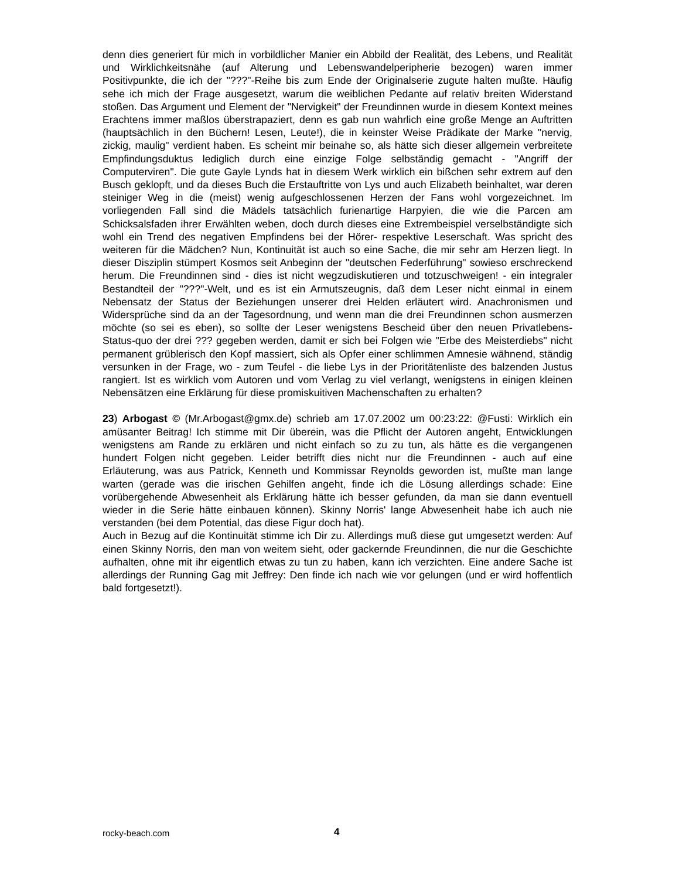denn dies generiert für mich in vorbildlicher Manier ein Abbild der Realität, des Lebens, und Realität und Wirklichkeitsnähe (auf Alterung und Lebenswandelperipherie bezogen) waren immer Positivpunkte, die ich der "???"-Reihe bis zum Ende der Originalserie zugute halten mußte. Häufig sehe ich mich der Frage ausgesetzt, warum die weiblichen Pedante auf relativ breiten Widerstand stoßen. Das Argument und Element der "Nervigkeit" der Freundinnen wurde in diesem Kontext meines Erachtens immer maßlos überstrapaziert, denn es gab nun wahrlich eine große Menge an Auftritten (hauptsächlich in den Büchern! Lesen, Leute!), die in keinster Weise Prädikate der Marke "nervig, zickig, maulig" verdient haben. Es scheint mir beinahe so, als hätte sich dieser allgemein verbreitete Empfindungsduktus lediglich durch eine einzige Folge selbständig gemacht - "Angriff der Computerviren". Die gute Gayle Lynds hat in diesem Werk wirklich ein bißchen sehr extrem auf den Busch geklopft, und da dieses Buch die Erstauftritte von Lys und auch Elizabeth beinhaltet, war deren steiniger Weg in die (meist) wenig aufgeschlossenen Herzen der Fans wohl vorgezeichnet. Im vorliegenden Fall sind die Mädels tatsächlich furienartige Harpyien, die wie die Parcen am Schicksalsfaden ihrer Erwählten weben, doch durch dieses eine Extrembeispiel verselbständigte sich wohl ein Trend des negativen Empfindens bei der Hörer- respektive Leserschaft. Was spricht des weiteren für die Mädchen? Nun, Kontinuität ist auch so eine Sache, die mir sehr am Herzen liegt. In dieser Disziplin stümpert Kosmos seit Anbeginn der "deutschen Federführung" sowieso erschreckend herum. Die Freundinnen sind - dies ist nicht wegzudiskutieren und totzuschweigen! - ein integraler Bestandteil der "???"-Welt, und es ist ein Armutszeugnis, daß dem Leser nicht einmal in einem Nebensatz der Status der Beziehungen unserer drei Helden erläutert wird. Anachronismen und Widersprüche sind da an der Tagesordnung, und wenn man die drei Freundinnen schon ausmerzen möchte (so sei es eben), so sollte der Leser wenigstens Bescheid über den neuen Privatlebens-Status-quo der drei ??? gegeben werden, damit er sich bei Folgen wie "Erbe des Meisterdiebs" nicht permanent grüblerisch den Kopf massiert, sich als Opfer einer schlimmen Amnesie wähnend, ständig versunken in der Frage, wo - zum Teufel - die liebe Lys in der Prioritätenliste des balzenden Justus rangiert. Ist es wirklich vom Autoren und vom Verlag zu viel verlangt, wenigstens in einigen kleinen Nebensätzen eine Erklärung für diese promiskuitiven Machenschaften zu erhalten?
23) Arbogast © (Mr.Arbogast@gmx.de) schrieb am 17.07.2002 um 00:23:22: @Fusti: Wirklich ein amüsanter Beitrag! Ich stimme mit Dir überein, was die Pflicht der Autoren angeht, Entwicklungen wenigstens am Rande zu erklären und nicht einfach so zu zu tun, als hätte es die vergangenen hundert Folgen nicht gegeben. Leider betrifft dies nicht nur die Freundinnen - auch auf eine Erläuterung, was aus Patrick, Kenneth und Kommissar Reynolds geworden ist, mußte man lange warten (gerade was die irischen Gehilfen angeht, finde ich die Lösung allerdings schade: Eine vorübergehende Abwesenheit als Erklärung hätte ich besser gefunden, da man sie dann eventuell wieder in die Serie hätte einbauen können). Skinny Norris' lange Abwesenheit habe ich auch nie verstanden (bei dem Potential, das diese Figur doch hat).
Auch in Bezug auf die Kontinuität stimme ich Dir zu. Allerdings muß diese gut umgesetzt werden: Auf einen Skinny Norris, den man von weitem sieht, oder gackernde Freundinnen, die nur die Geschichte aufhalten, ohne mit ihr eigentlich etwas zu tun zu haben, kann ich verzichten. Eine andere Sache ist allerdings der Running Gag mit Jeffrey: Den finde ich nach wie vor gelungen (und er wird hoffentlich bald fortgesetzt!).
rocky-beach.com 4